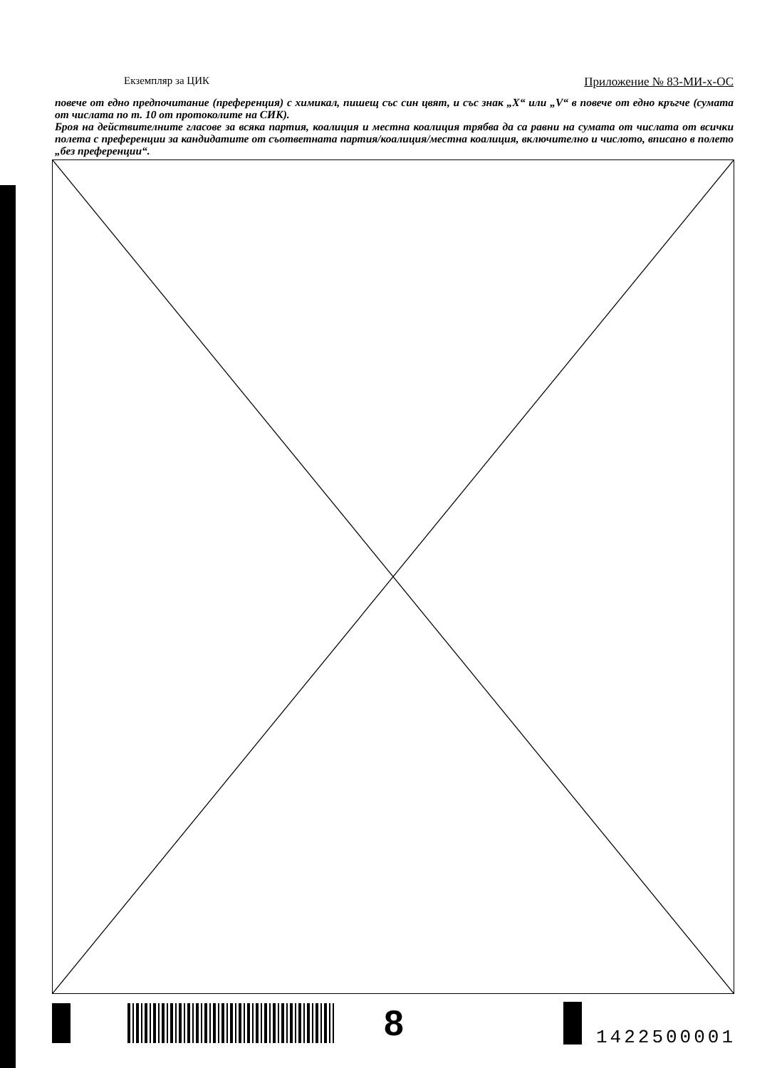Екземпляр за ЦИК Приложение № 83-МИ-х-ОС
повече от едно предпочитание (преференция) с химикал, пишещ със син цвят, и със знак „X“ или „V“ в повече от едно кръгче (сумата от числата по т. 10 от протоколите на СИК).
Броя на действителните гласове за всяка партия, коалиция и местна коалиция трябва да са равни на сумата от числата от всички полета с преференции за кандидатите от съответната партия/коалиция/местна коалиция, включително и числото, вписано в полето „без преференции“.
8
1422500001